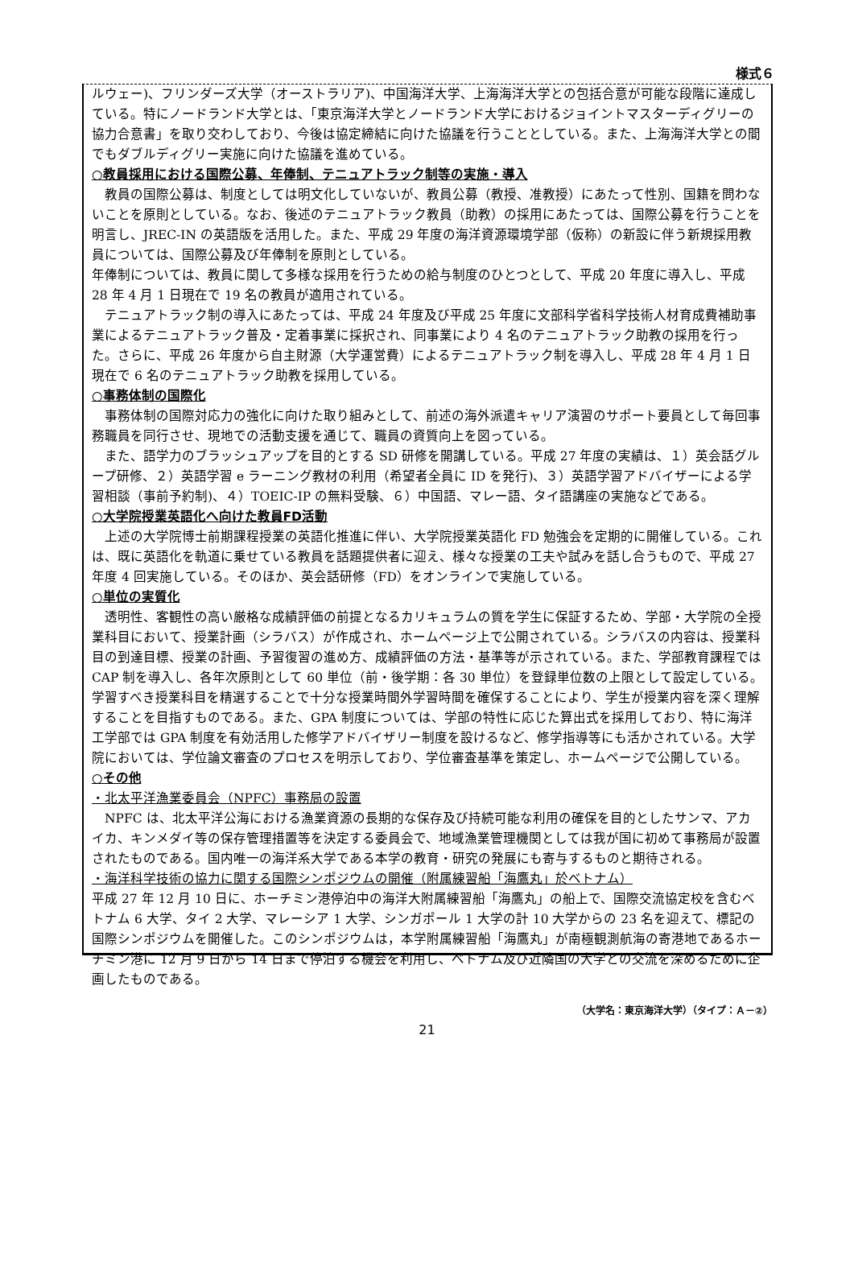様式６
ルウェー)、フリンダーズ大学（オーストラリア)、中国海洋大学、上海海洋大学との包括合意が可能な段階に達成している。特にノードランド大学とは、「東京海洋大学とノードランド大学におけるジョイントマスターディグリーの協力合意書」を取り交わしており、今後は協定締結に向けた協議を行うこととしている。また、上海海洋大学との間でもダブルディグリー実施に向けた協議を進めている。
○教員採用における国際公募、年俸制、テニュアトラック制等の実施・導入
　教員の国際公募は、制度としては明文化していないが、教員公募（教授、准教授）にあたって性別、国籍を問わないことを原則としている。なお、後述のテニュアトラック教員（助教）の採用にあたっては、国際公募を行うことを明言し、JREC-IN の英語版を活用した。また、平成 29 年度の海洋資源環境学部（仮称）の新設に伴う新規採用教員については、国際公募及び年俸制を原則としている。
年俸制については、教員に関して多様な採用を行うための給与制度のひとつとして、平成 20 年度に導入し、平成 28 年 4 月 1 日現在で 19 名の教員が適用されている。
　テニュアトラック制の導入にあたっては、平成 24 年度及び平成 25 年度に文部科学省科学技術人材育成費補助事業によるテニュアトラック普及・定着事業に採択され、同事業により 4 名のテニュアトラック助教の採用を行った。さらに、平成 26 年度から自主財源（大学運営費）によるテニュアトラック制を導入し、平成 28 年 4 月 1 日現在で 6 名のテニュアトラック助教を採用している。
○事務体制の国際化
　事務体制の国際対応力の強化に向けた取り組みとして、前述の海外派遣キャリア演習のサポート要員として毎回事務職員を同行させ、現地での活動支援を通じて、職員の資質向上を図っている。
　また、語学力のブラッシュアップを目的とする SD 研修を開講している。平成 27 年度の実績は、１）英会話グループ研修、２）英語学習 e ラーニング教材の利用（希望者全員に ID を発行)、３）英語学習アドバイザーによる学習相談（事前予約制)、４）TOEIC-IP の無料受験、６）中国語、マレー語、タイ語講座の実施などである。
○大学院授業英語化へ向けた教員FD活動
　上述の大学院博士前期課程授業の英語化推進に伴い、大学院授業英語化 FD 勉強会を定期的に開催している。これは、既に英語化を軌道に乗せている教員を話題提供者に迎え、様々な授業の工夫や試みを話し合うもので、平成 27 年度 4 回実施している。そのほか、英会話研修（FD）をオンラインで実施している。
○単位の実質化
　透明性、客観性の高い厳格な成績評価の前提となるカリキュラムの質を学生に保証するため、学部・大学院の全授業科目において、授業計画（シラバス）が作成され、ホームページ上で公開されている。シラバスの内容は、授業科目の到達目標、授業の計画、予習復習の進め方、成績評価の方法・基準等が示されている。また、学部教育課程では CAP 制を導入し、各年次原則として 60 単位（前・後学期：各 30 単位）を登録単位数の上限として設定している。学習すべき授業科目を精選することで十分な授業時間外学習時間を確保することにより、学生が授業内容を深く理解することを目指すものである。また、GPA 制度については、学部の特性に応じた算出式を採用しており、特に海洋工学部では GPA 制度を有効活用した修学アドバイザリー制度を設けるなど、修学指導等にも活かされている。大学院においては、学位論文審査のプロセスを明示しており、学位審査基準を策定し、ホームページで公開している。
○その他
・北太平洋漁業委員会（NPFC）事務局の設置
　NPFC は、北太平洋公海における漁業資源の長期的な保存及び持続可能な利用の確保を目的としたサンマ、アカイカ、キンメダイ等の保存管理措置等を決定する委員会で、地域漁業管理機関としては我が国に初めて事務局が設置されたものである。国内唯一の海洋系大学である本学の教育・研究の発展にも寄与するものと期待される。
・海洋科学技術の協力に関する国際シンポジウムの開催（附属練習船「海鷹丸」於ベトナム）
平成 27 年 12 月 10 日に、ホーチミン港停泊中の海洋大附属練習船「海鷹丸」の船上で、国際交流協定校を含むベトナム 6 大学、タイ 2 大学、マレーシア 1 大学、シンガポール 1 大学の計 10 大学からの 23 名を迎えて、標記の国際シンポジウムを開催した。このシンポジウムは，本学附属練習船「海鷹丸」が南極観測航海の寄港地であるホーチミン港に 12 月 9 日から 14 日まで停泊する機会を利用し、ベトナム及び近隣国の大学との交流を深めるために企画したものである。
（大学名：東京海洋大学）（タイプ：Ａ－②）
21